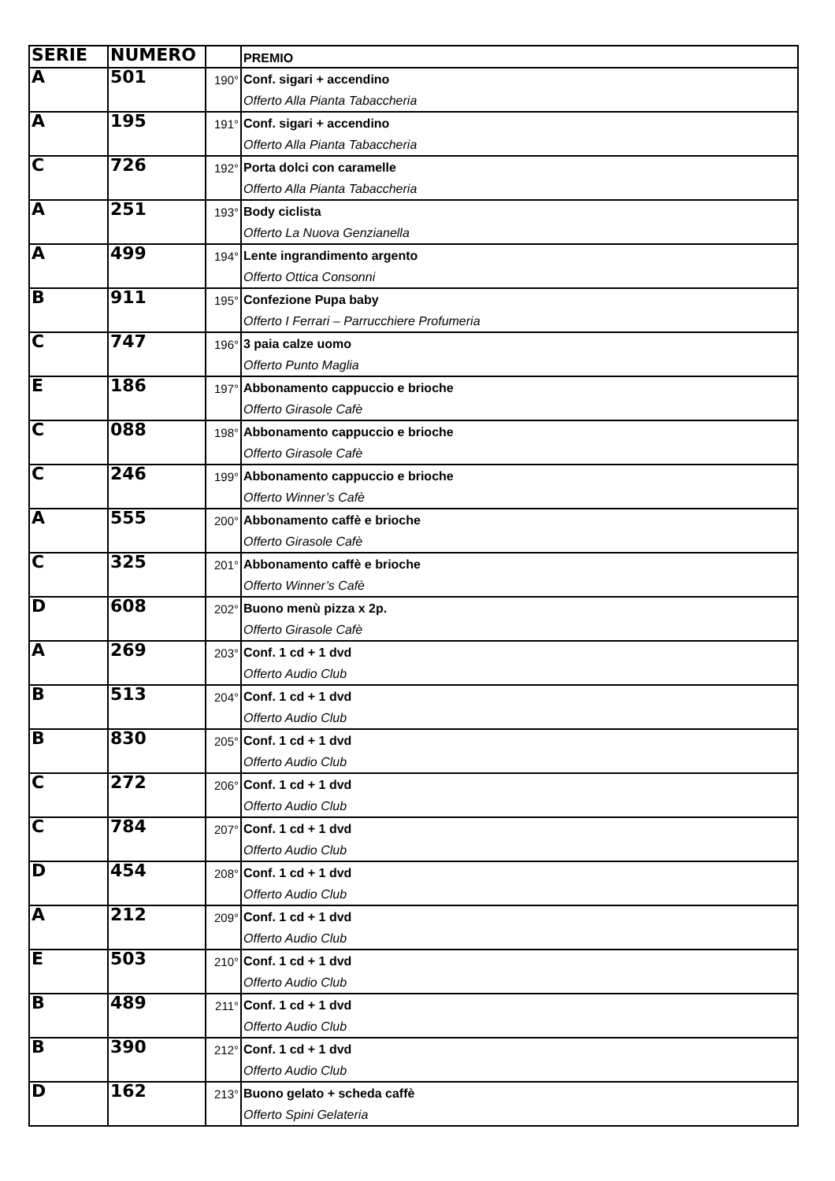| SERIE | NUMERO | | PREMIO |
| --- | --- | --- | --- |
| A | 501 | 190° | Conf. sigari + accendino Offerto Alla Pianta Tabaccheria |
| A | 195 | 191° | Conf. sigari + accendino Offerto Alla Pianta Tabaccheria |
| C | 726 | 192° | Porta dolci con caramelle Offerto Alla Pianta Tabaccheria |
| A | 251 | 193° | Body ciclista Offerto La Nuova Genzianella |
| A | 499 | 194° | Lente ingrandimento argento Offerto Ottica Consonni |
| B | 911 | 195° | Confezione Pupa baby Offerto I Ferrari – Parrucchiere Profumeria |
| C | 747 | 196° | 3 paia calze uomo Offerto Punto Maglia |
| E | 186 | 197° | Abbonamento cappuccio e brioche Offerto Girasole Cafè |
| C | 088 | 198° | Abbonamento cappuccio e brioche Offerto Girasole Cafè |
| C | 246 | 199° | Abbonamento cappuccio e brioche Offerto Winner’s Cafè |
| A | 555 | 200° | Abbonamento caffè e brioche Offerto Girasole Cafè |
| C | 325 | 201° | Abbonamento caffè e brioche Offerto Winner’s Cafè |
| D | 608 | 202° | Buono menù pizza x 2p. Offerto Girasole Cafè |
| A | 269 | 203° | Conf. 1 cd + 1 dvd Offerto Audio Club |
| B | 513 | 204° | Conf. 1 cd + 1 dvd Offerto Audio Club |
| B | 830 | 205° | Conf. 1 cd + 1 dvd Offerto Audio Club |
| C | 272 | 206° | Conf. 1 cd + 1 dvd Offerto Audio Club |
| C | 784 | 207° | Conf. 1 cd + 1 dvd Offerto Audio Club |
| D | 454 | 208° | Conf. 1 cd + 1 dvd Offerto Audio Club |
| A | 212 | 209° | Conf. 1 cd + 1 dvd Offerto Audio Club |
| E | 503 | 210° | Conf. 1 cd + 1 dvd Offerto Audio Club |
| B | 489 | 211° | Conf. 1 cd + 1 dvd Offerto Audio Club |
| B | 390 | 212° | Conf. 1 cd + 1 dvd Offerto Audio Club |
| D | 162 | 213° | Buono gelato + scheda caffè Offerto Spini Gelateria |